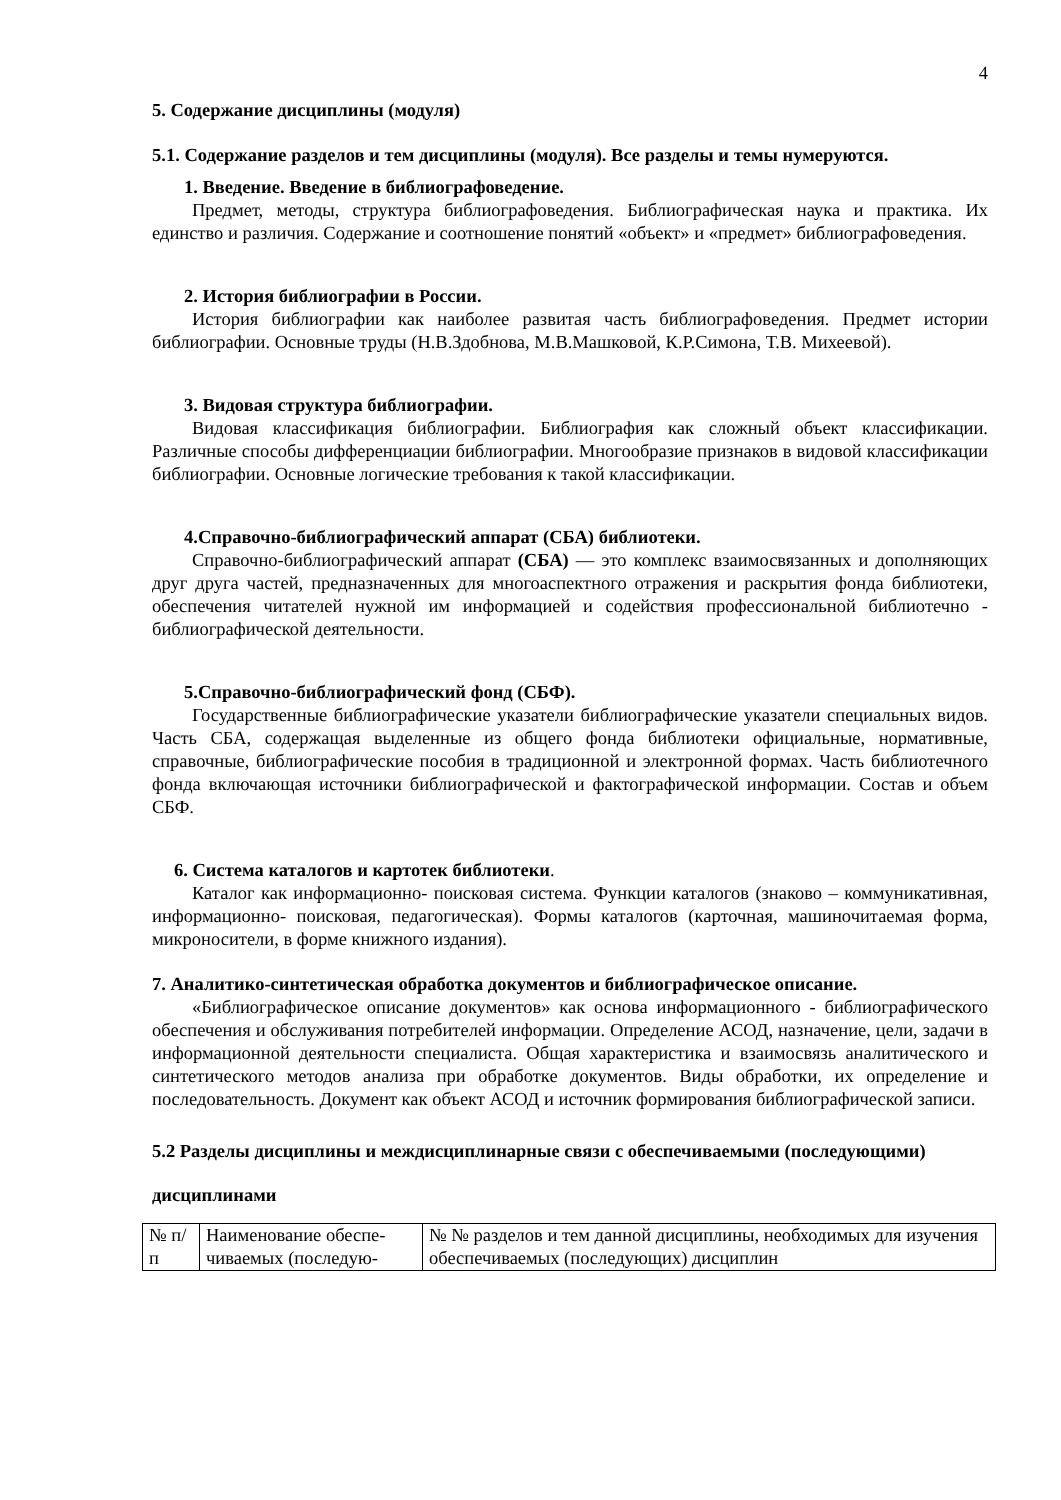4
5. Содержание дисциплины (модуля)
5.1. Содержание разделов и тем дисциплины (модуля). Все разделы и темы нумеруются.
1. Введение. Введение в библиографоведение.
Предмет, методы, структура библиографоведения. Библиографическая наука и практика. Их единство и различия. Содержание и соотношение понятий «объект» и «предмет» библиографоведения.
2. История библиографии в России.
История библиографии как наиболее развитая часть библиографоведения. Предмет истории библиографии. Основные труды (Н.В.Здобнова, М.В.Машковой, К.Р.Симона, Т.В. Михеевой).
3. Видовая структура библиографии.
Видовая классификация библиографии. Библиография как сложный объект классификации. Различные способы дифференциации библиографии. Многообразие признаков в видовой классификации библиографии. Основные логические требования к такой классификации.
4.Справочно-библиографический аппарат (СБА) библиотеки.
Справочно-библиографический аппарат (СБА) — это комплекс взаимосвязанных и дополняющих друг друга частей, предназначенных для многоаспектного отражения и раскрытия фонда библиотеки, обеспечения читателей нужной им информацией и содействия профессиональной библиотечно - библиографической деятельности.
5.Справочно-библиографический фонд (СБФ).
Государственные библиографические указатели библиографические указатели специальных видов. Часть СБА, содержащая выделенные из общего фонда библиотеки официальные, нормативные, справочные, библиографические пособия в традиционной и электронной формах. Часть библиотечного фонда включающая источники библиографической и фактографической информации. Состав и объем СБФ.
6. Система каталогов и картотек библиотеки.
Каталог как информационно- поисковая система. Функции каталогов (знаково – коммуникативная, информационно- поисковая, педагогическая). Формы каталогов (карточная, машиночитаемая форма, микроносители, в форме книжного издания).
7. Аналитико-синтетическая обработка документов и библиографическое описание.
«Библиографическое описание документов» как основа информационного - библиографического обеспечения и обслуживания потребителей информации. Определение АСОД, назначение, цели, задачи в информационной деятельности специалиста. Общая характеристика и взаимосвязь аналитического и синтетического методов анализа при обработке документов. Виды обработки, их определение и последовательность. Документ как объект АСОД и источник формирования библиографической записи.
5.2 Разделы дисциплины и междисциплинарные связи с обеспечиваемыми (последующими) дисциплинами
| № п/п | Наименование обеспе-чиваемых (последую- | № № разделов и тем данной дисциплины, необходимых для изучения обеспечиваемых (последующих) дисциплин |